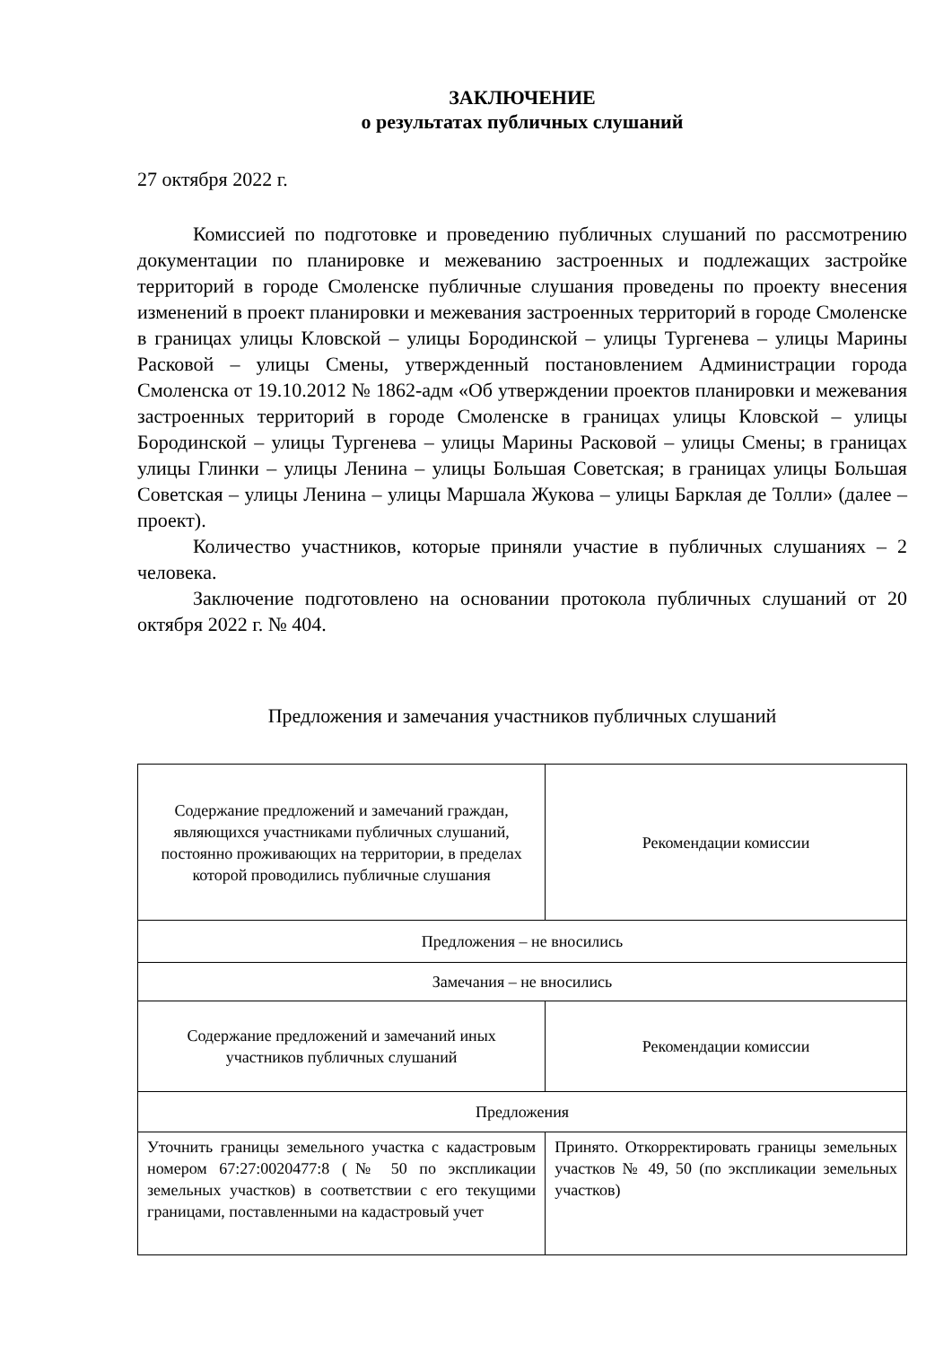ЗАКЛЮЧЕНИЕ
о результатах публичных слушаний
27 октября 2022 г.
Комиссией по подготовке и проведению публичных слушаний по рассмотрению документации по планировке и межеванию застроенных и подлежащих застройке территорий в городе Смоленске публичные слушания проведены по проекту внесения изменений в проект планировки и межевания застроенных территорий в городе Смоленске в границах улицы Кловской – улицы Бородинской – улицы Тургенева – улицы Марины Расковой – улицы Смены, утвержденный постановлением Администрации города Смоленска от 19.10.2012 № 1862-адм «Об утверждении проектов планировки и межевания застроенных территорий в городе Смоленске в границах улицы Кловской – улицы Бородинской – улицы Тургенева – улицы Марины Расковой – улицы Смены; в границах улицы Глинки – улицы Ленина – улицы Большая Советская; в границах улицы Большая Советская – улицы Ленина – улицы Маршала Жукова – улицы Барклая де Толли» (далее – проект).
Количество участников, которые приняли участие в публичных слушаниях – 2 человека.
Заключение подготовлено на основании протокола публичных слушаний от 20 октября 2022 г. № 404.
Предложения и замечания участников публичных слушаний
| Содержание предложений и замечаний граждан, являющихся участниками публичных слушаний, постоянно проживающих на территории, в пределах которой проводились публичные слушания | Рекомендации комиссии |
| Предложения – не вносились | |
| Замечания – не вносились | |
| Содержание предложений и замечаний иных участников публичных слушаний | Рекомендации комиссии |
| Предложения | |
| Уточнить границы земельного участка с кадастровым номером 67:27:0020477:8 (№ 50 по экспликации земельных участков) в соответствии с его текущими границами, поставленными на кадастровый учет | Принято. Откорректировать границы земельных участков № 49, 50 (по экспликации земельных участков) |